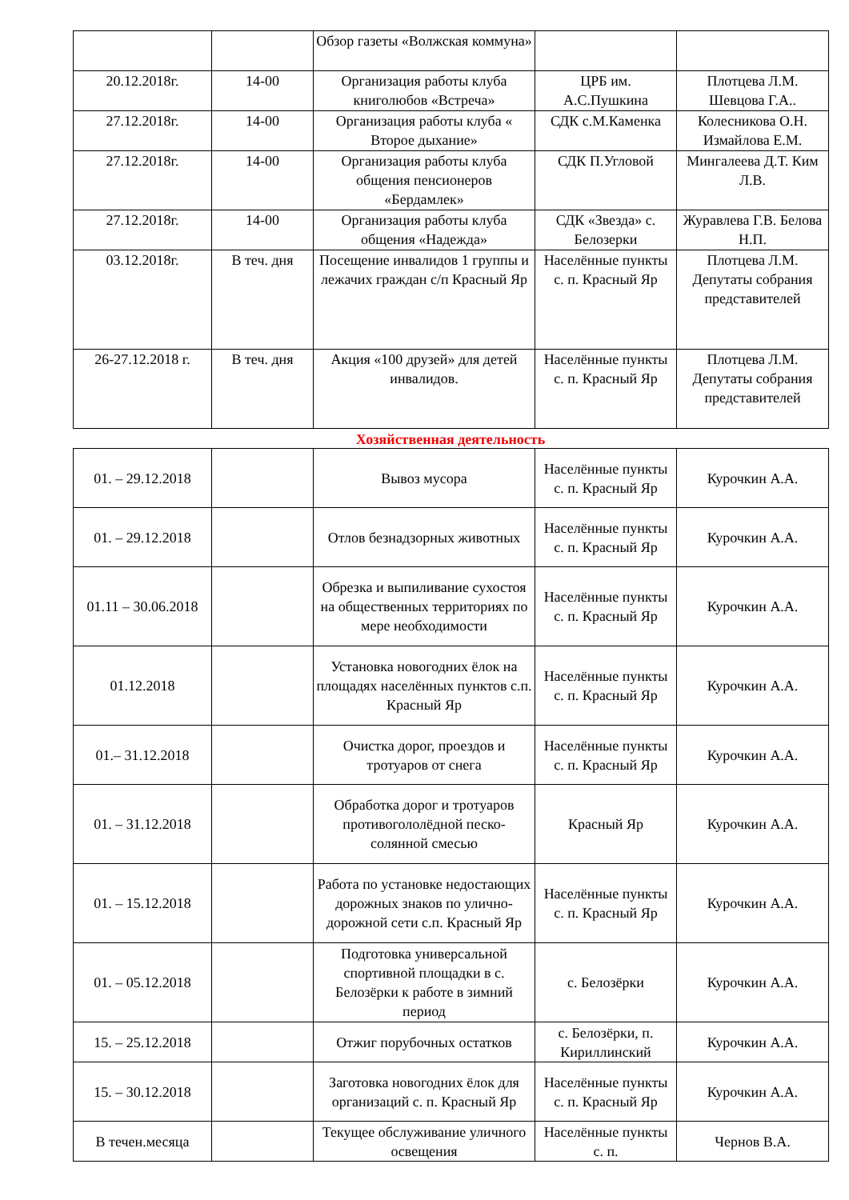| | | Обзор газеты «Волжская коммуна» | | |
| 20.12.2018г. | 14-00 | Организация работы клуба книголюбов «Встреча» | ЦРБ им. А.С.Пушкина | Плотцева Л.М. Шевцова Г.А.. |
| 27.12.2018г. | 14-00 | Организация работы клуба « Второе дыхание» | СДК с.М.Каменка | Колесникова О.Н. Измайлова Е.М. |
| 27.12.2018г. | 14-00 | Организация работы клуба общения пенсионеров «Бердамлек» | СДК П.Угловой | Мингалеева Д.Т. Ким Л.В. |
| 27.12.2018г. | 14-00 | Организация работы клуба общения «Надежда» | СДК «Звезда» с. Белозерки | Журавлева Г.В. Белова Н.П. |
| 03.12.2018г. | В теч. дня | Посещение инвалидов 1 группы и лежачих граждан с/п Красный Яр | Населённые пункты с. п. Красный Яр | Плотцева Л.М. Депутаты собрания представителей |
| 26-27.12.2018 г. | В теч. дня | Акция «100 друзей» для детей инвалидов. | Населённые пункты с. п. Красный Яр | Плотцева Л.М. Депутаты собрания представителей |
Хозяйственная деятельность
| 01. – 29.12.2018 | | Вывоз мусора | Населённые пункты с. п. Красный Яр | Курочкин А.А. |
| 01. – 29.12.2018 | | Отлов безнадзорных животных | Населённые пункты с. п. Красный Яр | Курочкин А.А. |
| 01.11 – 30.06.2018 | | Обрезка и выпиливание сухостоя на общественных территориях по мере необходимости | Населённые пункты с. п. Красный Яр | Курочкин А.А. |
| 01.12.2018 | | Установка новогодних ёлок на площадях населённых пунктов с.п. Красный Яр | Населённые пункты с. п. Красный Яр | Курочкин А.А. |
| 01.– 31.12.2018 | | Очистка дорог, проездов и тротуаров от снега | Населённые пункты с. п. Красный Яр | Курочкин А.А. |
| 01. – 31.12.2018 | | Обработка дорог и тротуаров противогололёдной песко-солянной смесью | Красный Яр | Курочкин А.А. |
| 01. – 15.12.2018 | | Работа по установке недостающих дорожных знаков по улично-дорожной сети с.п. Красный Яр | Населённые пункты с. п. Красный Яр | Курочкин А.А. |
| 01. – 05.12.2018 | | Подготовка универсальной спортивной площадки в с. Белозёрки к работе в зимний период | с. Белозёрки | Курочкин А.А. |
| 15. – 25.12.2018 | | Отжиг порубочных остатков | с. Белозёрки, п. Кириллинский | Курочкин А.А. |
| 15. – 30.12.2018 | | Заготовка новогодних ёлок для организаций с. п. Красный Яр | Населённые пункты с. п. Красный Яр | Курочкин А.А. |
| В течен.месяца | | Текущее обслуживание уличного освещения | Населённые пункты с. п. | Чернов В.А. |